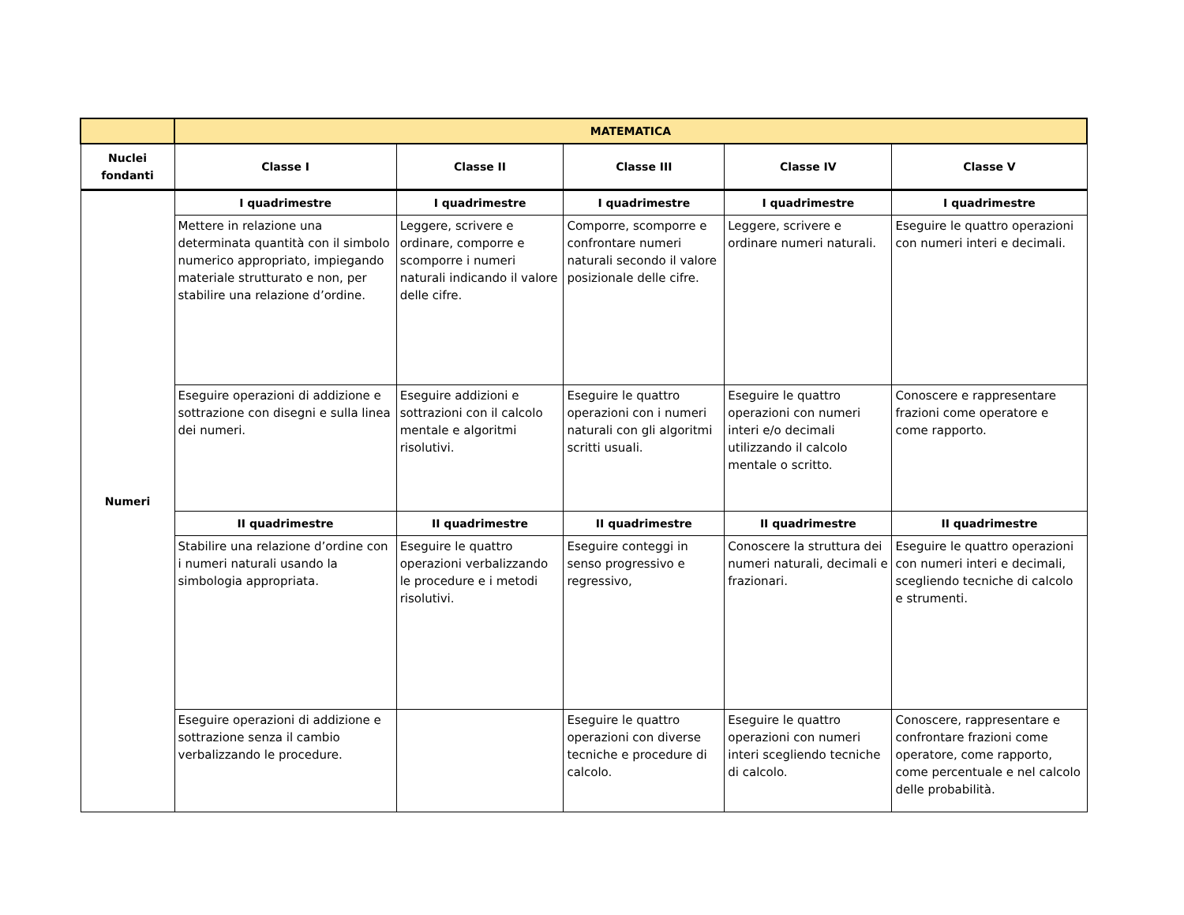| | MATEMATICA | | | | |
| --- | --- | --- | --- | --- | --- |
| Nuclei fondanti | Classe I | Classe II | Classe III | Classe IV | Classe V |
| Numeri | I quadrimestre | I quadrimestre | I quadrimestre | I quadrimestre | I quadrimestre |
| | Mettere in relazione una determinata quantità con il simbolo numerico appropriato, impiegando materiale strutturato e non, per stabilire una relazione d’ordine. | Leggere, scrivere e ordinare, comporre e scomporre i numeri naturali indicando il valore delle cifre. | Comporre, scomporre e confrontare numeri naturali secondo il valore posizionale delle cifre. | Leggere, scrivere e ordinare numeri naturali. | Eseguire le quattro operazioni con numeri interi e decimali. |
| | Eseguire operazioni di addizione e sottrazione con disegni e sulla linea dei numeri. | Eseguire addizioni e sottrazioni con il calcolo mentale e algoritmi risolutivi. | Eseguire le quattro operazioni con i numeri naturali con gli algoritmi scritti usuali. | Eseguire le quattro operazioni con numeri interi e/o decimali utilizzando il calcolo mentale o scritto. | Conoscere e rappresentare frazioni come operatore e come rapporto. |
| | II quadrimestre | II quadrimestre | II quadrimestre | II quadrimestre | II quadrimestre |
| | Stabilire una relazione d’ordine con i numeri naturali usando la simbologia appropriata. | Eseguire le quattro operazioni verbalizzando le procedure e i metodi risolutivi. | Eseguire conteggi in senso progressivo e regressivo, | Conoscere la struttura dei numeri naturali, decimali e frazionari. | Eseguire le quattro operazioni con numeri interi e decimali, scegliendo tecniche di calcolo e strumenti. |
| | Eseguire operazioni di addizione e sottrazione senza il cambio verbalizzando le procedure. | | Eseguire le quattro operazioni con diverse tecniche e procedure di calcolo. | Eseguire le quattro operazioni con numeri interi scegliendo tecniche di calcolo. | Conoscere, rappresentare e confrontare frazioni come operatore, come rapporto, come percentuale e nel calcolo delle probabilità. |